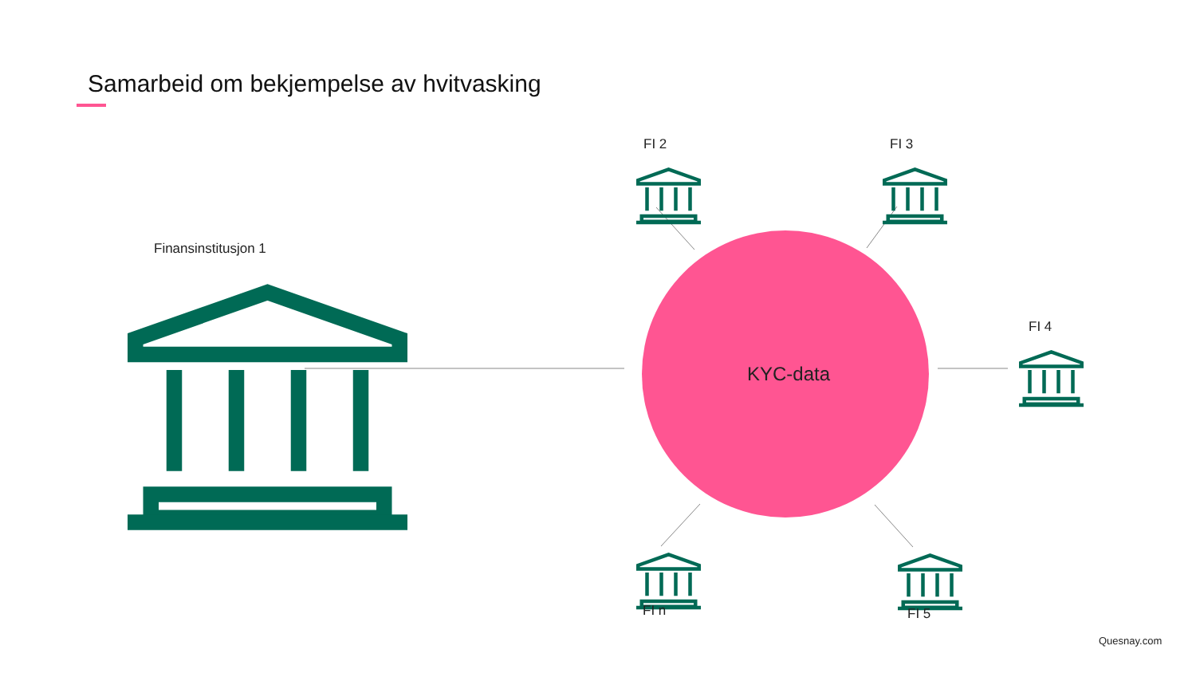Samarbeid om bekjempelse av hvitvasking
Finansinstitusjon 1
FI 2 FI 3
FI 4
FI n FI 5
KYC-data
Quesnay.com